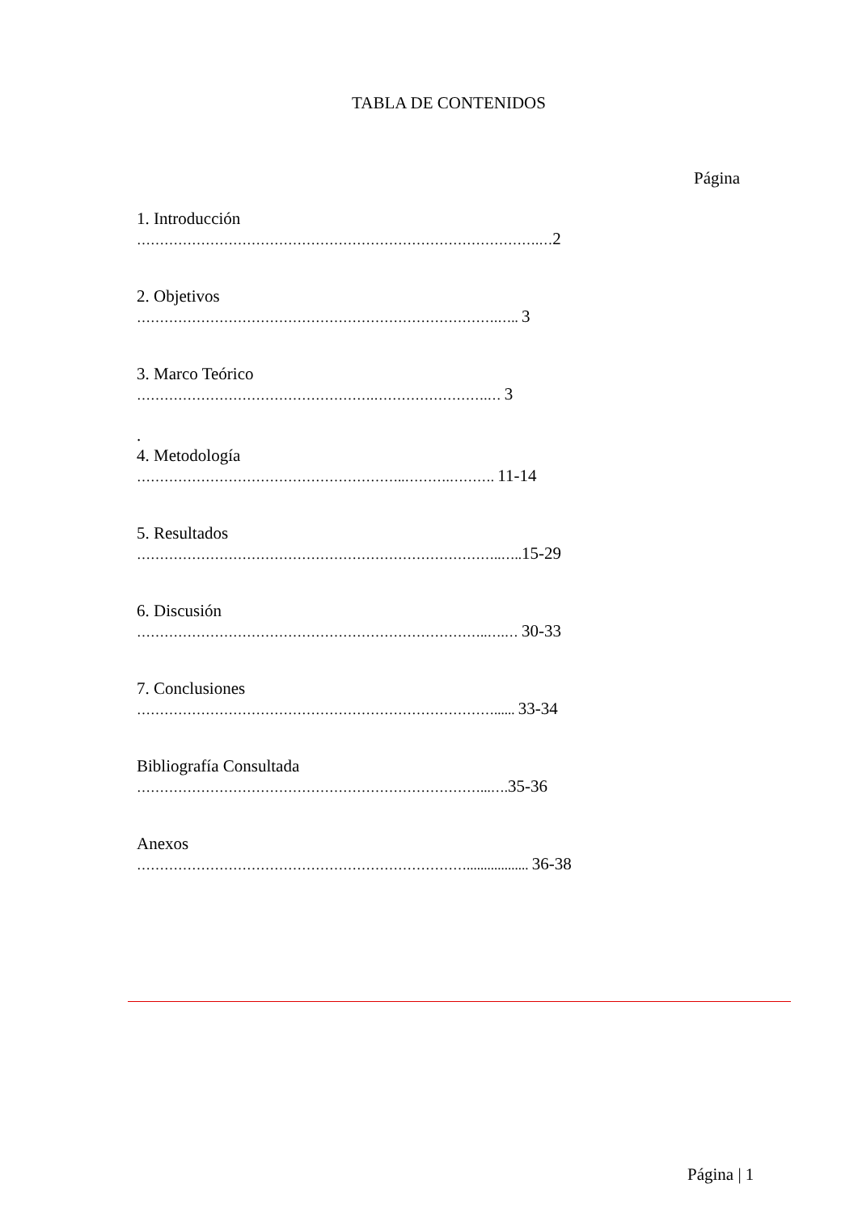TABLA DE CONTENIDOS
Página
1. Introducción
…………………………………………………………………………….…2
2. Objetivos
…………………………………………………………………….….. 3
3. Marco Teórico
…………………………………………….…………………….… 3
.
4. Metodología
…………………………………………………..……….………. 11-14
5. Resultados
……………………………………………………………………..…..15-29
6. Discusión
…………………………………………………………………..….… 30-33
7. Conclusiones
……………………………………………………………………...... 33-34
Bibliografía Consultada
…………………………………………………………………...….35-36
Anexos
……………………………………………………………….................. 36-38
Página | 1